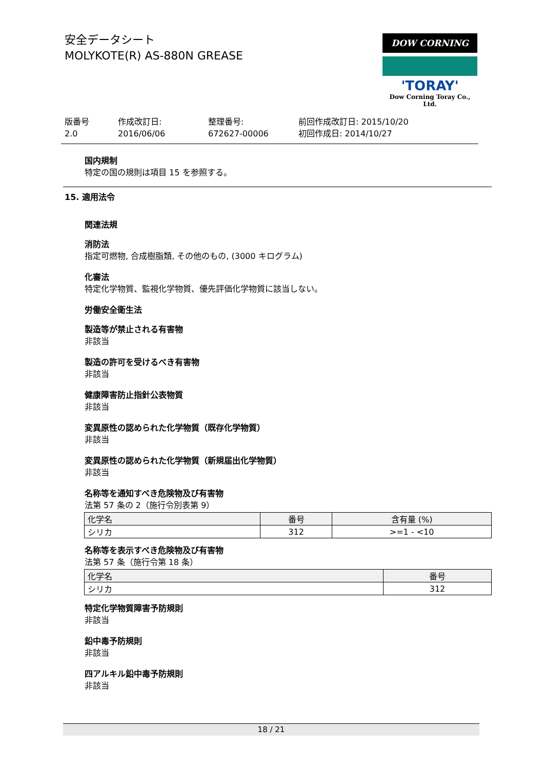安全データシート
MOLYKOTE(R) AS-880N GREASE
DOW CORNING
'TORAY'
Dow Corning Toray Co., Ltd.
版番号
2.0
作成改訂日:
2016/06/06
整理番号:
672627-00006
前回作成改訂日: 2015/10/20
初回作成日: 2014/10/27
国内規制
特定の国の規則は項目 15 を参照する。
15. 適用法令
関連法規
消防法
指定可燃物, 合成樹脂類, その他のもの, (3000 キログラム)
化審法
特定化学物質、監視化学物質、優先評価化学物質に該当しない。
労働安全衛生法
製造等が禁止される有害物
非該当
製造の許可を受けるべき有害物
非該当
健康障害防止指針公表物質
非該当
変異原性の認められた化学物質（既存化学物質）
非該当
変異原性の認められた化学物質（新規届出化学物質）
非該当
名称等を通知すべき危険物及び有害物
法第 57 条の 2（施行令別表第 9）
| 化学名 | 番号 | 含有量 (%) |
| --- | --- | --- |
| シリカ | 312 | >=1 - <10 |
名称等を表示すべき危険物及び有害物
法第 57 条（施行令第 18 条）
| 化学名 | 番号 |
| --- | --- |
| シリカ | 312 |
特定化学物質障害予防規則
非該当
鉛中毒予防規則
非該当
四アルキル鉛中毒予防規則
非該当
18 / 21